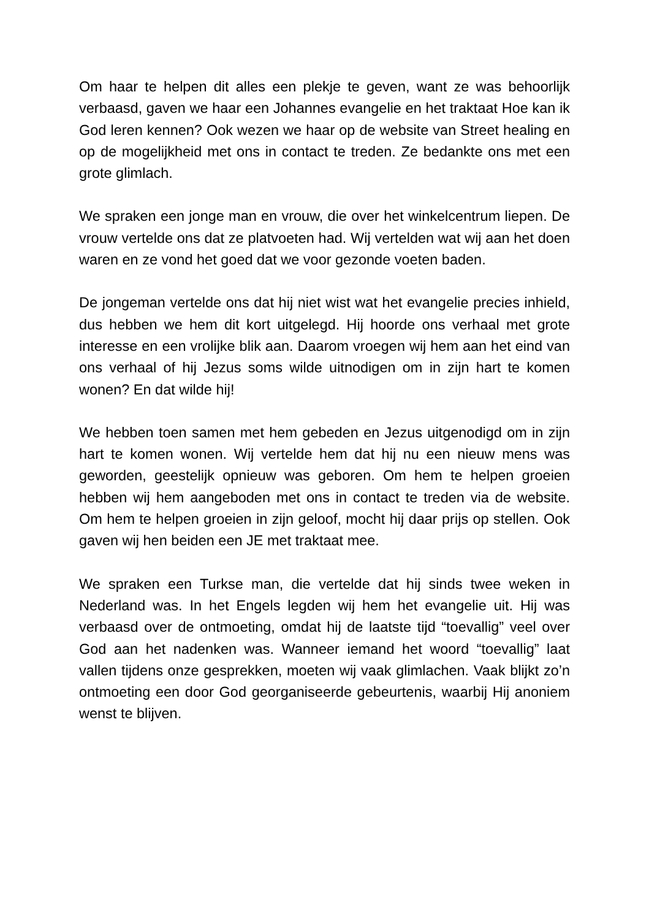Om haar te helpen dit alles een plekje te geven, want ze was behoorlijk verbaasd, gaven we haar een Johannes evangelie en het traktaat Hoe kan ik God leren kennen? Ook wezen we haar op de website van Street healing en op de mogelijkheid met ons in contact te treden. Ze bedankte ons met een grote glimlach.
We spraken een jonge man en vrouw, die over het winkelcentrum liepen. De vrouw vertelde ons dat ze platvoeten had. Wij vertelden wat wij aan het doen waren en ze vond het goed dat we voor gezonde voeten baden.
De jongeman vertelde ons dat hij niet wist wat het evangelie precies inhield, dus hebben we hem dit kort uitgelegd. Hij hoorde ons verhaal met grote interesse en een vrolijke blik aan. Daarom vroegen wij hem aan het eind van ons verhaal of hij Jezus soms wilde uitnodigen om in zijn hart te komen wonen? En dat wilde hij!
We hebben toen samen met hem gebeden en Jezus uitgenodigd om in zijn hart te komen wonen. Wij vertelde hem dat hij nu een nieuw mens was geworden, geestelijk opnieuw was geboren. Om hem te helpen groeien hebben wij hem aangeboden met ons in contact te treden via de website. Om hem te helpen groeien in zijn geloof, mocht hij daar prijs op stellen. Ook gaven wij hen beiden een JE met traktaat mee.
We spraken een Turkse man, die vertelde dat hij sinds twee weken in Nederland was. In het Engels legden wij hem het evangelie uit. Hij was verbaasd over de ontmoeting, omdat hij de laatste tijd “toevallig” veel over God aan het nadenken was. Wanneer iemand het woord “toevallig” laat vallen tijdens onze gesprekken, moeten wij vaak glimlachen. Vaak blijkt zo’n ontmoeting een door God georganiseerde gebeurtenis, waarbij Hij anoniem wenst te blijven.